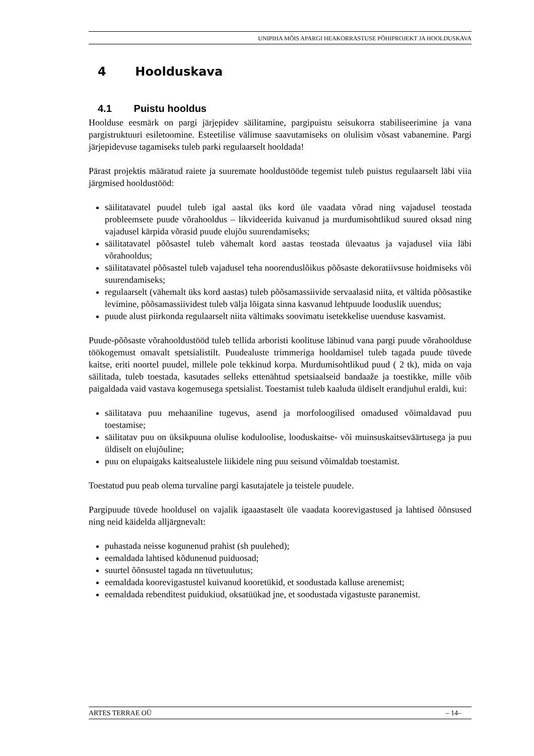UNIPIHA MÕIS APARGI HEAKORRASTUSE PÕHIPROJEKT JA HOOLDUSKAVA
4 Hoolduskava
4.1 Puistu hooldus
Hoolduse eesmärk on pargi järjepidev säilitamine, pargipuistu seisukorra stabiliseerimine ja vana pargistruktuuri esiletoomine. Esteetilise välimuse saavutamiseks on olulisim võsast vabanemine. Pargi järjepidevuse tagamiseks tuleb parki regulaarselt hooldada!
Pärast projektis määratud raiete ja suuremate hooldustööde tegemist tuleb puistus regulaarselt läbi viia järgmised hooldustööd:
säilitatavatel puudel tuleb igal aastal üks kord üle vaadata võrad ning vajadusel teostada probleemsete puude võrahooldus – likvideerida kuivanud ja murdumisohtlikud suured oksad ning vajadusel kärpida võrasid puude elujõu suurendamiseks;
säilitatavatel põõsastel tuleb vähemalt kord aastas teostada ülevaatus ja vajadusel viia läbi võrahooldus;
säilitatavatel põõsastel tuleb vajadusel teha noorenduslõikus põõsaste dekoratiivsuse hoidmiseks või suurendamiseks;
regulaarselt (vähemalt üks kord aastas) tuleb põõsamassiivide servaalasid niita, et vältida põõsastike levimine, põõsamassiividest tuleb välja lõigata sinna kasvanud lehtpuude looduslik uuendus;
puude alust piirkonda regulaarselt niita vältimaks soovimatu isetekkelise uuenduse kasvamist.
Puude-põõsaste võrahooldustööd tuleb tellida arboristi koolituse läbinud vana pargi puude võrahoolduse töökogemust omavalt spetsialistilt. Puudealuste trimmeriga hooldamisel tuleb tagada puude tüvede kaitse, eriti noortel puudel, millele pole tekkinud korpa. Murdumisohtlikud puud ( 2 tk), mida on vaja säilitada, tuleb toestada, kasutades selleks ettenähtud spetsiaalseid bandaaže ja toestikke, mille võib paigaldada vaid vastava kogemusega spetsialist. Toestamist tuleb kaaluda üldiselt erandjuhul eraldi, kui:
säilitatava puu mehaaniline tugevus, asend ja morfoloogilised omadused võimaldavad puu toestamise;
säilitatav puu on üksikpuuna olulise koduloolise, looduskaitse- või muinsuskaitseväärtusega ja puu üldiselt on elujõuline;
puu on elupaigaks kaitsealustele liikidele ning puu seisund võimaldab toestamist.
Toestatud puu peab olema turvaline pargi kasutajatele ja teistele puudele.
Pargipuude tüvede hooldusel on vajalik igaaastaselt üle vaadata koorevigastused ja lahtised õõnsused ning neid käidelda alljärgnevalt:
puhastada neisse kogunenud prahist (sh puulehed);
eemaldada lahtised kõdunenud puiduosad;
suurtel õõnsustel tagada nn tüvetuulutus;
eemaldada koorevigastustel kuivanud kooretükid, et soodustada kalluse arenemist;
eemaldada rebenditest puidukiud, oksatüükad jne, et soodustada vigastuste paranemist.
ARTES TERRAE OÜ – 14–